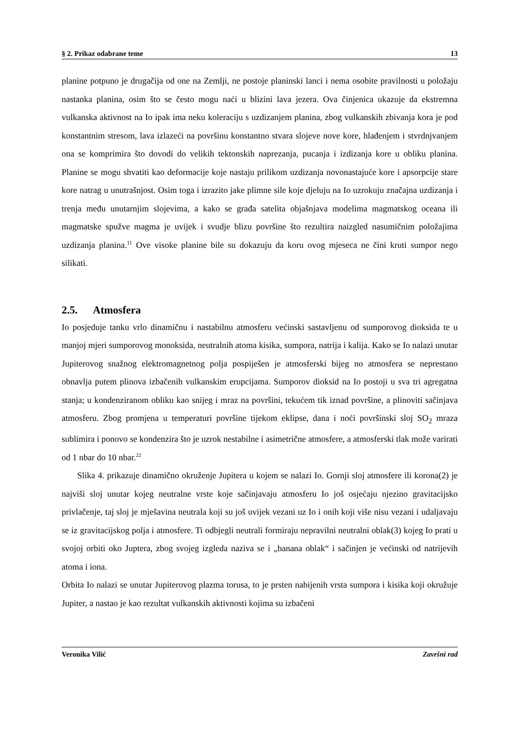§ 2. Prikaz odabrane teme 13
planine potpuno je drugačija od one na Zemlji, ne postoje planinski lanci i nema osobite pravilnosti u položaju nastanka planina, osim što se često mogu naći u blizini lava jezera. Ova činjenica ukazuje da ekstremna vulkanska aktivnost na Io ipak ima neku koleraciju s uzdizanjem planina, zbog vulkanskih zbivanja kora je pod konstantnim stresom, lava izlazeći na površinu konstantno stvara slojeve nove kore, hlađenjem i stvrdnjvanjem ona se komprimira što dovodi do velikih tektonskih naprezanja, pucanja i izdizanja kore u obliku planina. Planine se mogu shvatiti kao deformacije koje nastaju prilikom uzdizanja novonastajuće kore i apsorpcije stare kore natrag u unutrašnjost. Osim toga i izrazito jake plimne sile koje djeluju na Io uzrokuju značajna uzdizanja i trenja među unutarnjim slojevima, a kako se građa satelita objašnjava modelima magmatskog oceana ili magmatske spužve magma je uvijek i svudje blizu površine što rezultira naizgled nasumičnim položajima uzdizanja planina.<sup>11</sup> Ove visoke planine bile su dokazuju da koru ovog mjeseca ne čini kruti sumpor nego silikati.
2.5. Atmosfera
Io posjeduje tanku vrlo dinamičnu i nastabilnu atmosferu većinski sastavljenu od sumporovog dioksida te u manjoj mjeri sumporovog monoksida, neutralnih atoma kisika, sumpora, natrija i kalija. Kako se Io nalazi unutar Jupiterovog snažnog elektromagnetnog polja pospiješen je atmosferski bijeg no atmosfera se neprestano obnavlja putem plinova izbačenih vulkanskim erupcijama. Sumporov dioksid na Io postoji u sva tri agregatna stanja; u kondenziranom obliku kao snijeg i mraz na površini, tekućem tik iznad površine, a plinoviti sačinjava atmosferu. Zbog promjena u temperaturi površine tijekom eklipse, dana i noći površinski sloj SO<sub>2</sub> mraza sublimira i ponovo se kondenzira što je uzrok nestabilne i asimetrične atmosfere, a atmosferski tlak može varirati od 1 nbar do 10 nbar.<sup>22</sup>
Slika 4. prikazuje dinamično okruženje Jupitera u kojem se nalazi Io. Gornji sloj atmosfere ili korona(2) je najviši sloj unutar kojeg neutralne vrste koje sačinjavaju atmosferu Io još osjećaju njezino gravitacijsko privlačenje, taj sloj je mješavina neutrala koji su još uvijek vezani uz Io i onih koji više nisu vezani i udaljavaju se iz gravitacijskog polja i atmosfere. Ti odbjegli neutrali formiraju nepravilni neutralni oblak(3) kojeg Io prati u svojoj orbiti oko Juptera, zbog svojeg izgleda naziva se i „banana oblak“ i sačinjen je većinski od natrijevih atoma i iona.
Orbita Io nalazi se unutar Jupiterovog plazma torusa, to je prsten nabijenih vrsta sumpora i kisika koji okružuje Jupiter, a nastao je kao rezultat vulkanskih aktivnosti kojima su izbačeni
Veronika Vilić Završni rad